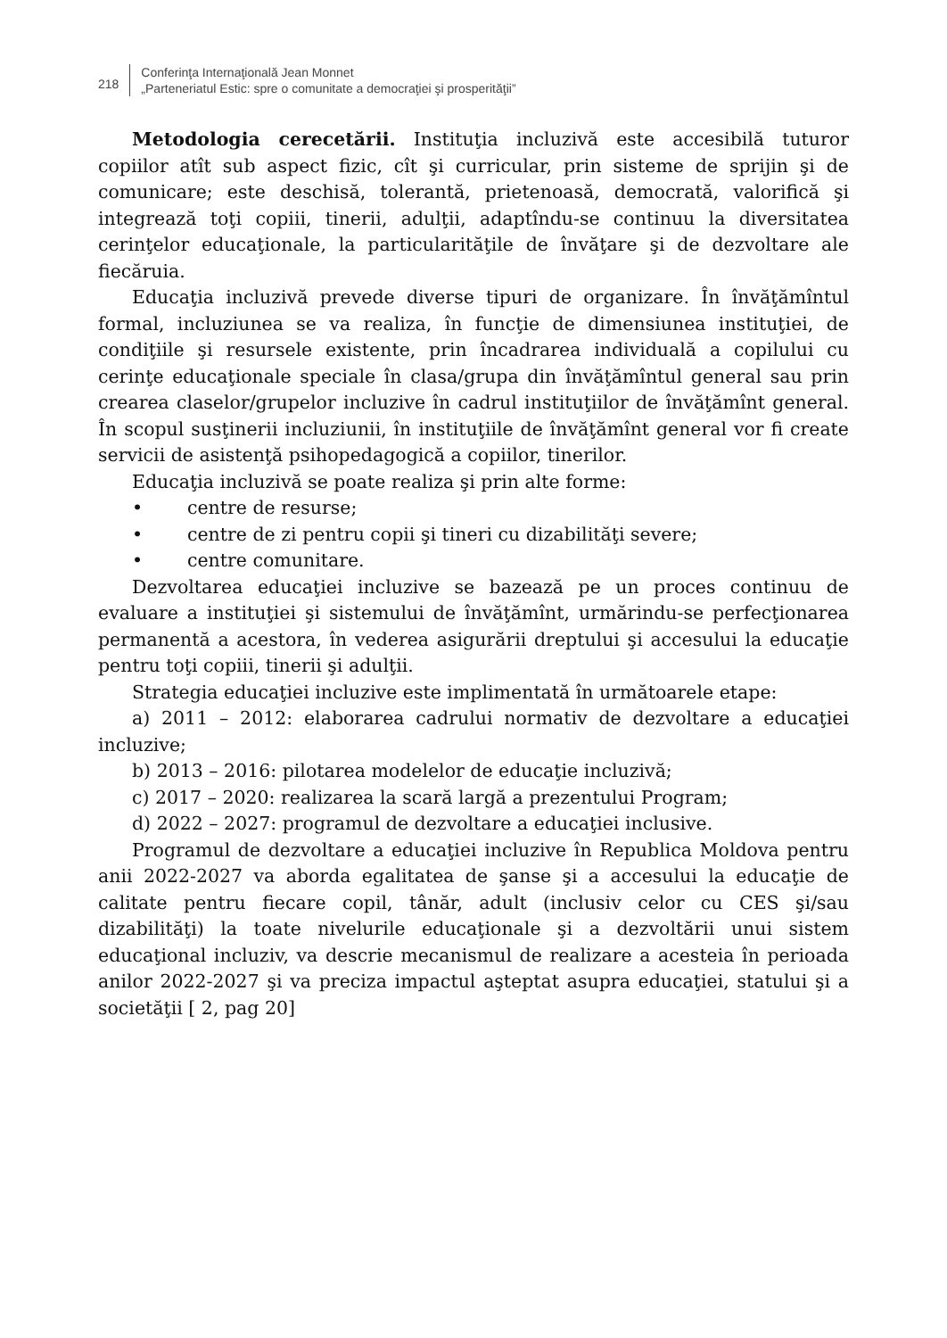218
Conferinţa Internaţională Jean Monnet
„Parteneriatul Estic: spre o comunitate a democraţiei şi prosperităţii”
Metodologia cerecetării. Instituţia incluzivă este accesibilă tuturor copiilor atît sub aspect fizic, cît şi curricular, prin sisteme de sprijin şi de comunicare; este deschisă, tolerantă, prietenoasă, democrată, valorifică şi integrează toţi copiii, tinerii, adulţii, adaptîndu-se continuu la diversitatea cerinţelor educaţionale, la particularităţile de învăţare şi de dezvoltare ale fiecăruia.
Educaţia incluzivă prevede diverse tipuri de organizare. În învăţămîntul formal, incluziunea se va realiza, în funcţie de dimensiunea instituţiei, de condiţiile şi resursele existente, prin încadrarea individuală a copilului cu cerinţe educaţionale speciale în clasa/grupa din învăţămîntul general sau prin crearea claselor/grupelor incluzive în cadrul instituţiilor de învăţămînt general. În scopul susţinerii incluziunii, în instituţiile de învăţămînt general vor fi create servicii de asistenţă psihopedagogică a copiilor, tinerilor.
Educaţia incluzivă se poate realiza şi prin alte forme:
• centre de resurse;
• centre de zi pentru copii şi tineri cu dizabilităţi severe;
• centre comunitare.
Dezvoltarea educaţiei incluzive se bazează pe un proces continuu de evaluare a instituţiei şi sistemului de învăţămînt, urmărindu-se perfecţionarea permanentă a acestora, în vederea asigurării dreptului şi accesului la educaţie pentru toţi copiii, tinerii şi adulţii.
Strategia educaţiei incluzive este implimentată în următoarele etape:
a) 2011 – 2012: elaborarea cadrului normativ de dezvoltare a educaţiei incluzive;
b) 2013 – 2016: pilotarea modelelor de educaţie incluzivă;
c) 2017 – 2020: realizarea la scară largă a prezentului Program;
d) 2022 – 2027: programul de dezvoltare a educaţiei inclusive.
Programul de dezvoltare a educaţiei incluzive în Republica Moldova pentru anii 2022-2027 va aborda egalitatea de şanse şi a accesului la educaţie de calitate pentru fiecare copil, tânăr, adult (inclusiv celor cu CES şi/sau dizabilităţi) la toate nivelurile educaţionale şi a dezvoltării unui sistem educaţional incluziv, va descrie mecanismul de realizare a acesteia în perioada anilor 2022-2027 şi va preciza impactul aşteptat asupra educaţiei, statului şi a societăţii [ 2, pag 20]